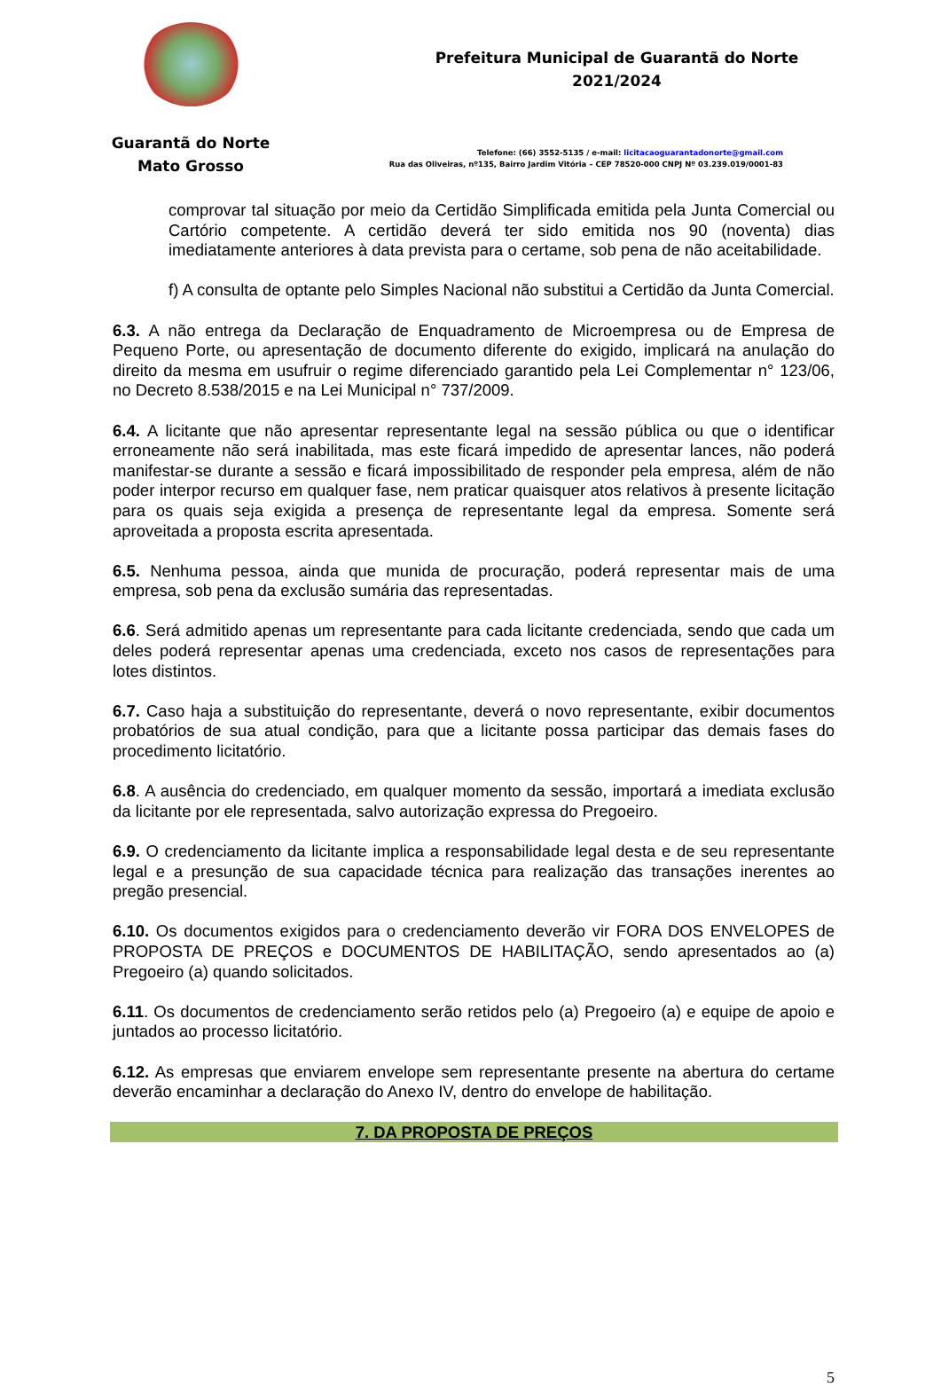Guarantã do Norte
Mato Grosso
Prefeitura Municipal de Guarantã do Norte
2021/2024
Telefone: (66) 3552-5135 / e-mail: licitacaoguarantadonorte@gmail.com
Rua das Oliveiras, nº135, Bairro Jardim Vitória – CEP 78520-000 CNPJ Nº 03.239.019/0001-83
comprovar tal situação por meio da Certidão Simplificada emitida pela Junta Comercial ou Cartório competente. A certidão deverá ter sido emitida nos 90 (noventa) dias imediatamente anteriores à data prevista para o certame, sob pena de não aceitabilidade.
f) A consulta de optante pelo Simples Nacional não substitui a Certidão da Junta Comercial.
6.3. A não entrega da Declaração de Enquadramento de Microempresa ou de Empresa de Pequeno Porte, ou apresentação de documento diferente do exigido, implicará na anulação do direito da mesma em usufruir o regime diferenciado garantido pela Lei Complementar n° 123/06, no Decreto 8.538/2015 e na Lei Municipal n° 737/2009.
6.4. A licitante que não apresentar representante legal na sessão pública ou que o identificar erroneamente não será inabilitada, mas este ficará impedido de apresentar lances, não poderá manifestar-se durante a sessão e ficará impossibilitado de responder pela empresa, além de não poder interpor recurso em qualquer fase, nem praticar quaisquer atos relativos à presente licitação para os quais seja exigida a presença de representante legal da empresa. Somente será aproveitada a proposta escrita apresentada.
6.5. Nenhuma pessoa, ainda que munida de procuração, poderá representar mais de uma empresa, sob pena da exclusão sumária das representadas.
6.6. Será admitido apenas um representante para cada licitante credenciada, sendo que cada um deles poderá representar apenas uma credenciada, exceto nos casos de representações para lotes distintos.
6.7. Caso haja a substituição do representante, deverá o novo representante, exibir documentos probatórios de sua atual condição, para que a licitante possa participar das demais fases do procedimento licitatório.
6.8. A ausência do credenciado, em qualquer momento da sessão, importará a imediata exclusão da licitante por ele representada, salvo autorização expressa do Pregoeiro.
6.9. O credenciamento da licitante implica a responsabilidade legal desta e de seu representante legal e a presunção de sua capacidade técnica para realização das transações inerentes ao pregão presencial.
6.10. Os documentos exigidos para o credenciamento deverão vir FORA DOS ENVELOPES de PROPOSTA DE PREÇOS e DOCUMENTOS DE HABILITAÇÃO, sendo apresentados ao (a) Pregoeiro (a) quando solicitados.
6.11. Os documentos de credenciamento serão retidos pelo (a) Pregoeiro (a) e equipe de apoio e juntados ao processo licitatório.
6.12. As empresas que enviarem envelope sem representante presente na abertura do certame deverão encaminhar a declaração do Anexo IV, dentro do envelope de habilitação.
7. DA PROPOSTA DE PREÇOS
5